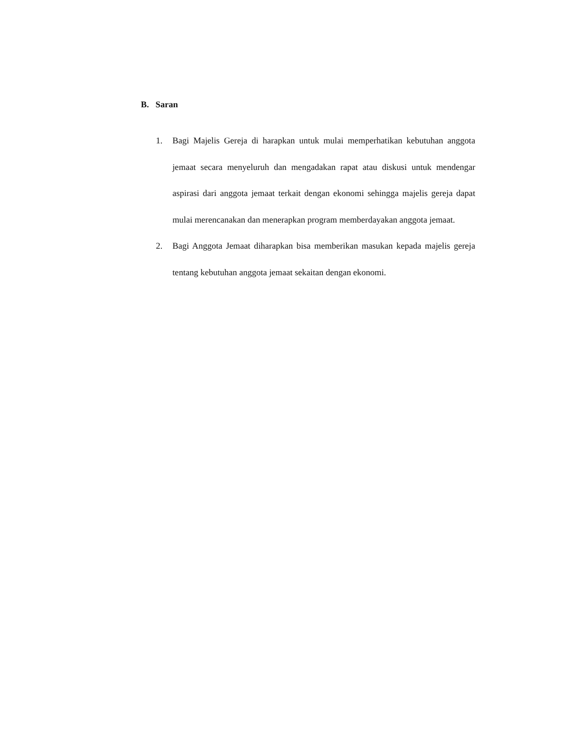B. Saran
1. Bagi Majelis Gereja di harapkan untuk mulai memperhatikan kebutuhan anggota jemaat secara menyeluruh dan mengadakan rapat atau diskusi untuk mendengar aspirasi dari anggota jemaat terkait dengan ekonomi sehingga majelis gereja dapat mulai merencanakan dan menerapkan program memberdayakan anggota jemaat.
2. Bagi Anggota Jemaat diharapkan bisa memberikan masukan kepada majelis gereja tentang kebutuhan anggota jemaat sekaitan dengan ekonomi.